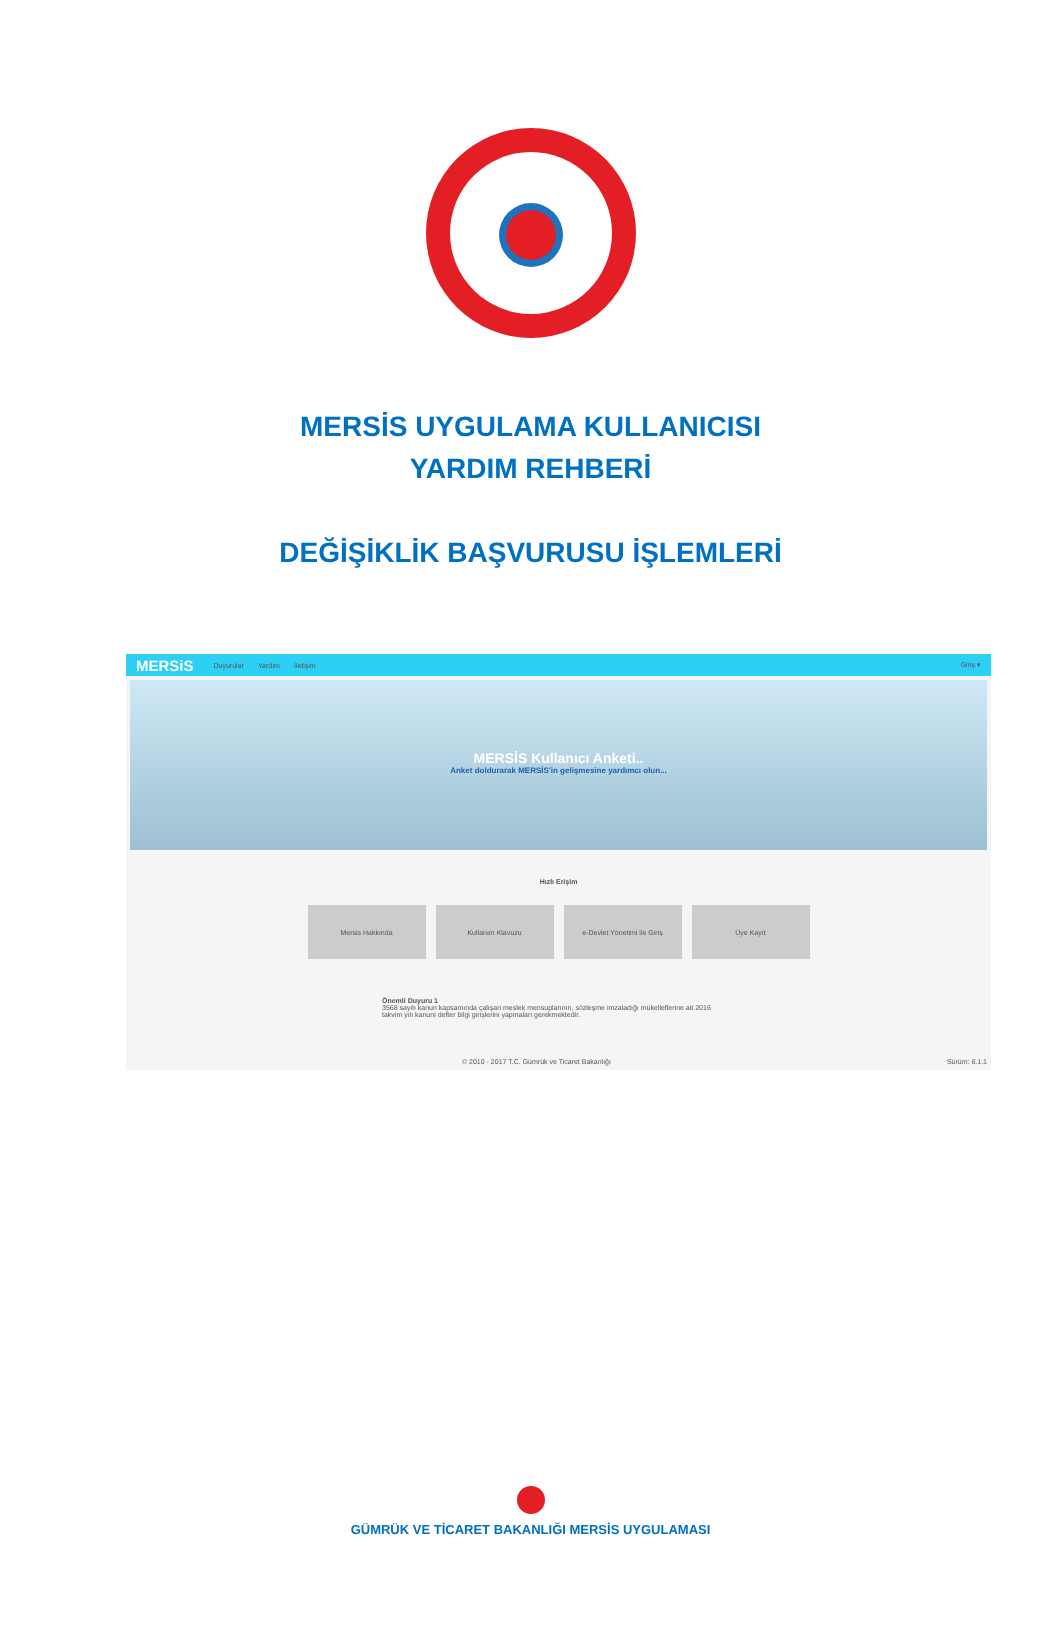MERSİS UYGULAMA KULLANICISI
YARDIM REHBERİ
DEĞİŞİKLİK BAŞVURUSU İŞLEMLERİ
MERSiS Duyurular Yardım İletişim Giriş ▾
MERSİS Kullanıcı Anketi..
Anket doldurarak MERSİS'in gelişmesine yardımcı olun...
Hızlı Erişim
Mersis Hakkında Kullanım Klavuzu e-Devlet Yönetimi ile Giriş Üye Kayıt
Önemli Duyuru 1
3568 sayılı kanun kapsamında çalışan meslek mensuplarının, sözleşme imzaladığı mükelleflerine ait 2016 takvim yılı kanuni defter bilgi girişlerini yapmaları gerekmektedir.
© 2010 - 2017 T.C. Gümrük ve Ticaret Bakanlığı Sürüm: 6.1.1
GÜMRÜK VE TİCARET BAKANLIĞI MERSİS UYGULAMASI